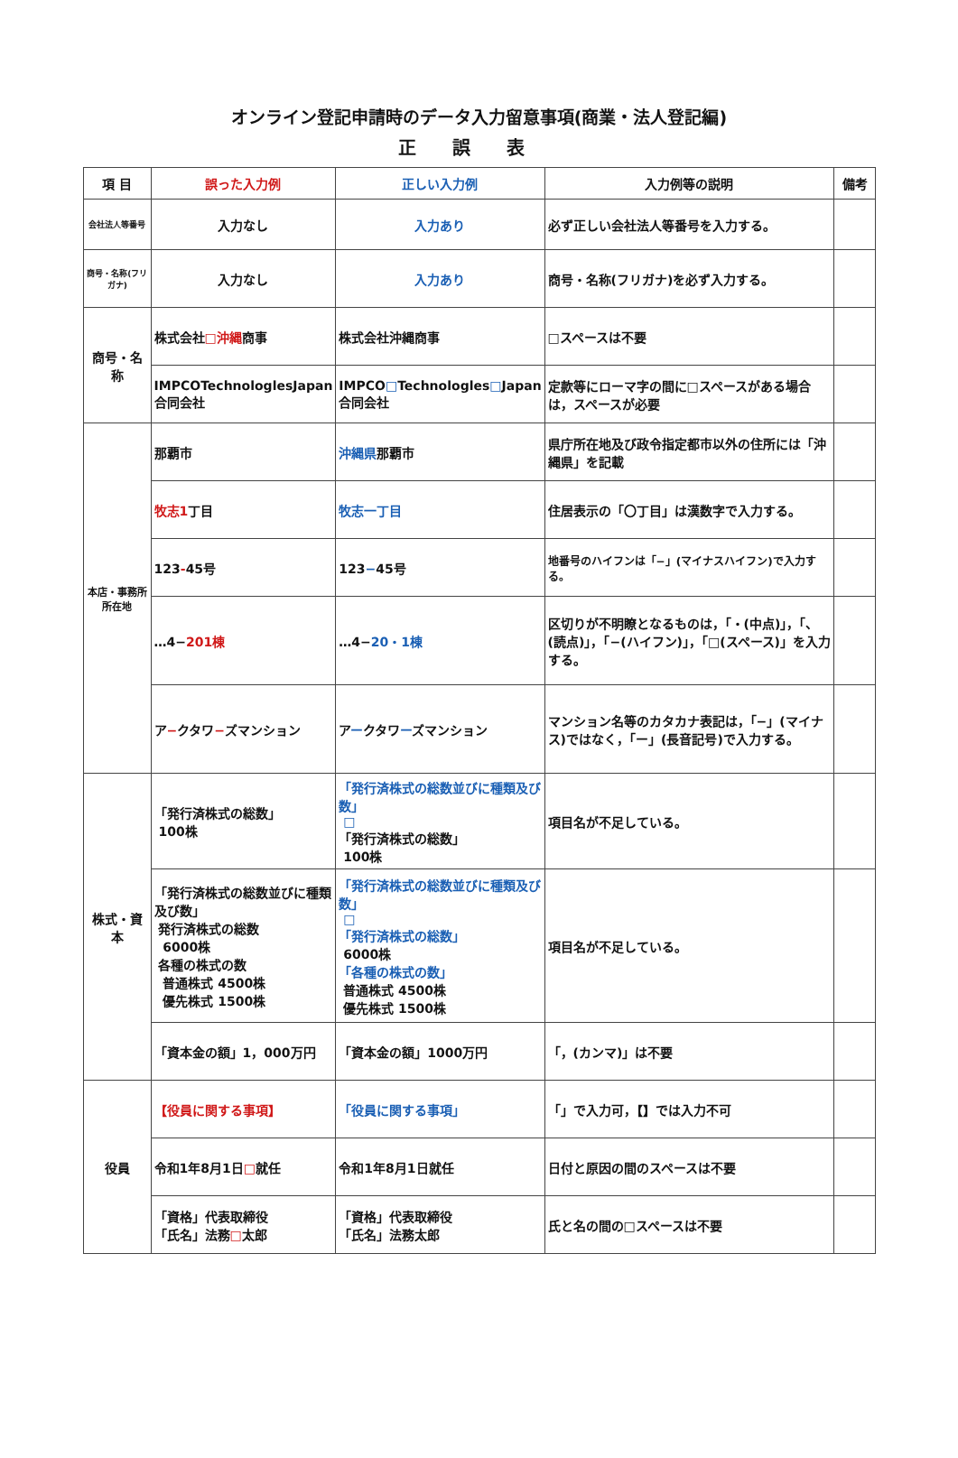オンライン登記申請時のデータ入力留意事項(商業・法人登記編)
正誤表
| 項 目 | 誤った入力例 | 正しい入力例 | 入力例等の説明 | 備考 |
| --- | --- | --- | --- | --- |
| 会社法人等番号 | 入力なし | 入力あり | 必ず正しい会社法人等番号を入力する。 | |
| 商号・名称(フリガナ) | 入力なし | 入力あり | 商号・名称(フリガナ)を必ず入力する。 | |
| 商号・名称 | 株式会社 □沖縄 商事 | 株式会社沖縄商事 | □スペースは不要 | |
| | IMPCOTechnologlesJapan合同会社 | IMPCO □ Technologles □ Japan合同会社 | 定款等にローマ字の間に□スペースがある場合は，スペースが必要 | |
| 本店・事務所 所在地 | 那覇市 | 沖縄県 那覇市 | 県庁所在地及び政令指定都市以外の住所には「沖縄県」を記載 | |
| | 牧志1 丁目 | 牧志一丁目 | 住居表示の「〇丁目」は漢数字で入力する。 | |
| | 123 - 45号 | 123 − 45号 | 地番号のハイフンは「−」(マイナスハイフン)で入力する。 | |
| | …4− 201棟 | …4− 20・1棟 | 区切りが不明瞭となるものは，「・(中点)」，「、(読点)」，「−(ハイフン)」，「□(スペース)」を入力する。 | |
| | ア − クタワ − ズマンション | ア ー クタワ ー ズマンション | マンション名等のカタカナ表記は，「−」(マイナス)ではなく，「ー」(長音記号)で入力する。 | |
| 株式・資本 | 「発行済株式の総数」 100株 | 「発行済株式の総数並びに種類及び数」 □ 「発行済株式の総数」 100株 | 項目名が不足している。 | |
| | 「発行済株式の総数並びに種類及び数」 発行済株式の総数 6000株 各種の株式の数 普通株式 4500株 優先株式 1500株 | 「発行済株式の総数並びに種類及び数」 □ 「発行済株式の総数」 6000株 「各種の株式の数」 普通株式 4500株 優先株式 1500株 | 項目名が不足している。 | |
| | 「資本金の額」1，000万円 | 「資本金の額」1000万円 | 「，(カンマ)」は不要 | |
| 役員 | 【役員に関する事項】 | 「役員に関する事項」 | 「」で入力可，【】では入力不可 | |
| | 令和1年8月1日 □ 就任 | 令和1年8月1日就任 | 日付と原因の間のスペースは不要 | |
| | 「資格」代表取締役 「氏名」法務 □ 太郎 | 「資格」代表取締役 「氏名」法務太郎 | 氏と名の間の□スペースは不要 | |